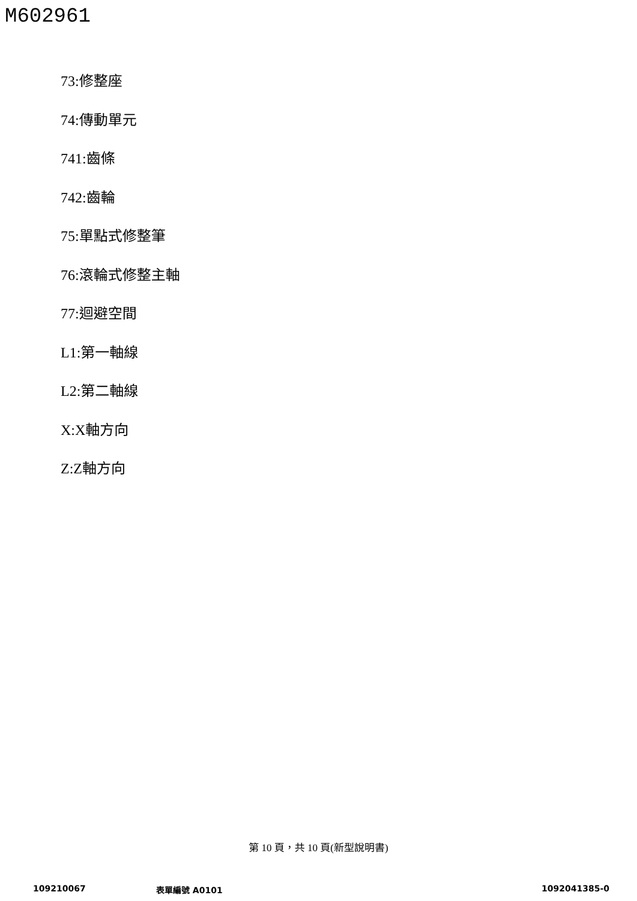M602961
73:修整座
74:傳動單元
741:齒條
742:齒輪
75:單點式修整筆
76:滾輪式修整主軸
77:迴避空間
L1:第一軸線
L2:第二軸線
X:X軸方向
Z:Z軸方向
第 10 頁，共 10 頁(新型說明書)
109210067 表單編號 A0101 1092041385-0